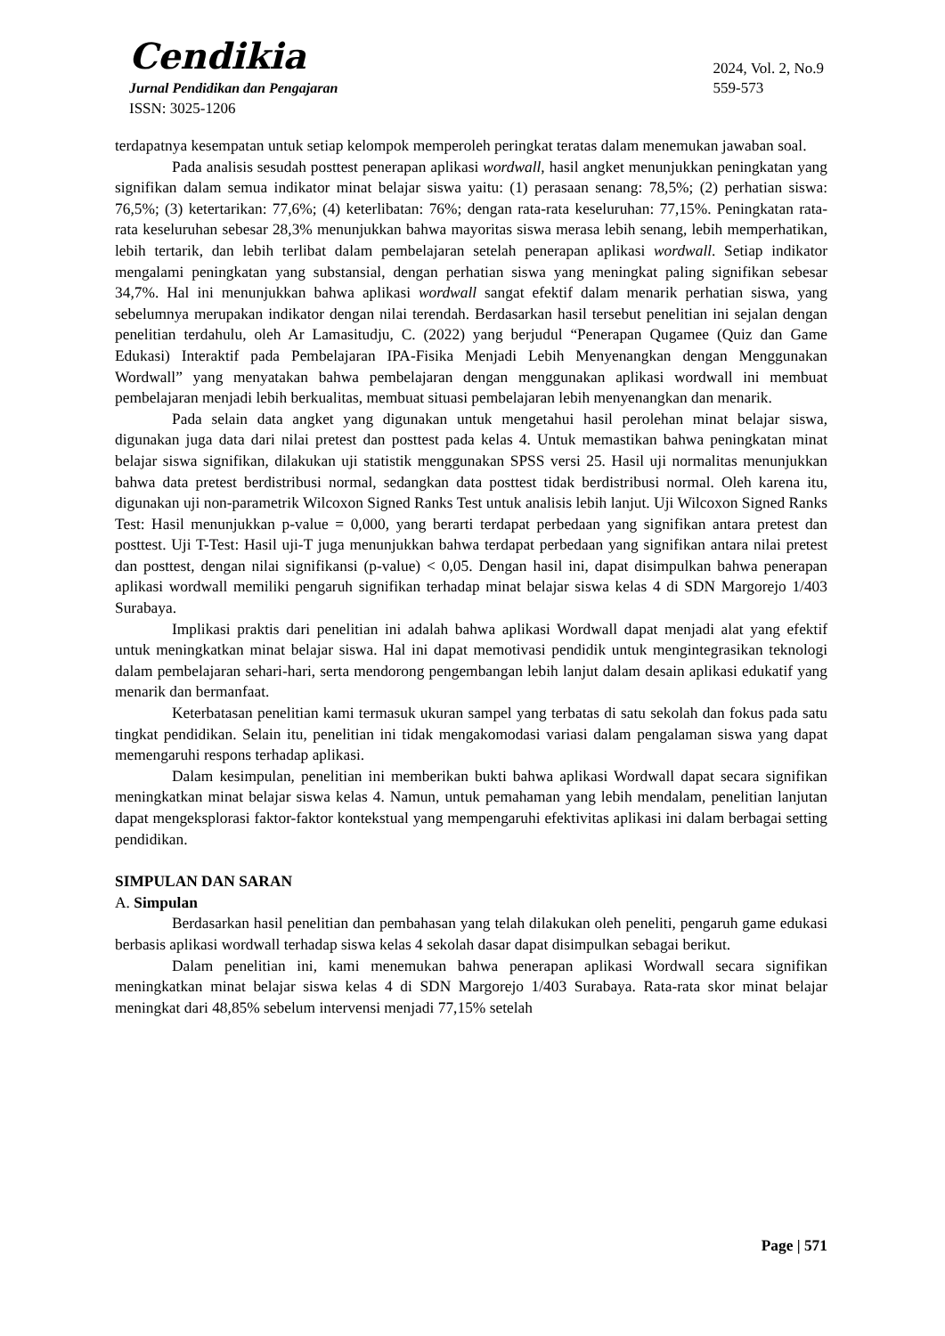Cendikia
Jurnal Pendidikan dan Pengajaran
ISSN: 3025-1206
2024, Vol. 2, No.9
559-573
terdapatnya kesempatan untuk setiap kelompok memperoleh peringkat teratas dalam menemukan jawaban soal.
Pada analisis sesudah posttest penerapan aplikasi wordwall, hasil angket menunjukkan peningkatan yang signifikan dalam semua indikator minat belajar siswa yaitu: (1) perasaan senang: 78,5%; (2) perhatian siswa: 76,5%; (3) ketertarikan: 77,6%; (4) keterlibatan: 76%; dengan rata-rata keseluruhan: 77,15%. Peningkatan rata-rata keseluruhan sebesar 28,3% menunjukkan bahwa mayoritas siswa merasa lebih senang, lebih memperhatikan, lebih tertarik, dan lebih terlibat dalam pembelajaran setelah penerapan aplikasi wordwall. Setiap indikator mengalami peningkatan yang substansial, dengan perhatian siswa yang meningkat paling signifikan sebesar 34,7%. Hal ini menunjukkan bahwa aplikasi wordwall sangat efektif dalam menarik perhatian siswa, yang sebelumnya merupakan indikator dengan nilai terendah. Berdasarkan hasil tersebut penelitian ini sejalan dengan penelitian terdahulu, oleh Ar Lamasitudju, C. (2022) yang berjudul “Penerapan Qugamee (Quiz dan Game Edukasi) Interaktif pada Pembelajaran IPA-Fisika Menjadi Lebih Menyenangkan dengan Menggunakan Wordwall” yang menyatakan bahwa pembelajaran dengan menggunakan aplikasi wordwall ini membuat pembelajaran menjadi lebih berkualitas, membuat situasi pembelajaran lebih menyenangkan dan menarik.
Pada selain data angket yang digunakan untuk mengetahui hasil perolehan minat belajar siswa, digunakan juga data dari nilai pretest dan posttest pada kelas 4. Untuk memastikan bahwa peningkatan minat belajar siswa signifikan, dilakukan uji statistik menggunakan SPSS versi 25. Hasil uji normalitas menunjukkan bahwa data pretest berdistribusi normal, sedangkan data posttest tidak berdistribusi normal. Oleh karena itu, digunakan uji non-parametrik Wilcoxon Signed Ranks Test untuk analisis lebih lanjut. Uji Wilcoxon Signed Ranks Test: Hasil menunjukkan p-value = 0,000, yang berarti terdapat perbedaan yang signifikan antara pretest dan posttest. Uji T-Test: Hasil uji-T juga menunjukkan bahwa terdapat perbedaan yang signifikan antara nilai pretest dan posttest, dengan nilai signifikansi (p-value) < 0,05. Dengan hasil ini, dapat disimpulkan bahwa penerapan aplikasi wordwall memiliki pengaruh signifikan terhadap minat belajar siswa kelas 4 di SDN Margorejo 1/403 Surabaya.
Implikasi praktis dari penelitian ini adalah bahwa aplikasi Wordwall dapat menjadi alat yang efektif untuk meningkatkan minat belajar siswa. Hal ini dapat memotivasi pendidik untuk mengintegrasikan teknologi dalam pembelajaran sehari-hari, serta mendorong pengembangan lebih lanjut dalam desain aplikasi edukatif yang menarik dan bermanfaat.
Keterbatasan penelitian kami termasuk ukuran sampel yang terbatas di satu sekolah dan fokus pada satu tingkat pendidikan. Selain itu, penelitian ini tidak mengakomodasi variasi dalam pengalaman siswa yang dapat memengaruhi respons terhadap aplikasi.
Dalam kesimpulan, penelitian ini memberikan bukti bahwa aplikasi Wordwall dapat secara signifikan meningkatkan minat belajar siswa kelas 4. Namun, untuk pemahaman yang lebih mendalam, penelitian lanjutan dapat mengeksplorasi faktor-faktor kontekstual yang mempengaruhi efektivitas aplikasi ini dalam berbagai setting pendidikan.
SIMPULAN DAN SARAN
A. Simpulan
Berdasarkan hasil penelitian dan pembahasan yang telah dilakukan oleh peneliti, pengaruh game edukasi berbasis aplikasi wordwall terhadap siswa kelas 4 sekolah dasar dapat disimpulkan sebagai berikut.
Dalam penelitian ini, kami menemukan bahwa penerapan aplikasi Wordwall secara signifikan meningkatkan minat belajar siswa kelas 4 di SDN Margorejo 1/403 Surabaya. Rata-rata skor minat belajar meningkat dari 48,85% sebelum intervensi menjadi 77,15% setelah
Page | 571